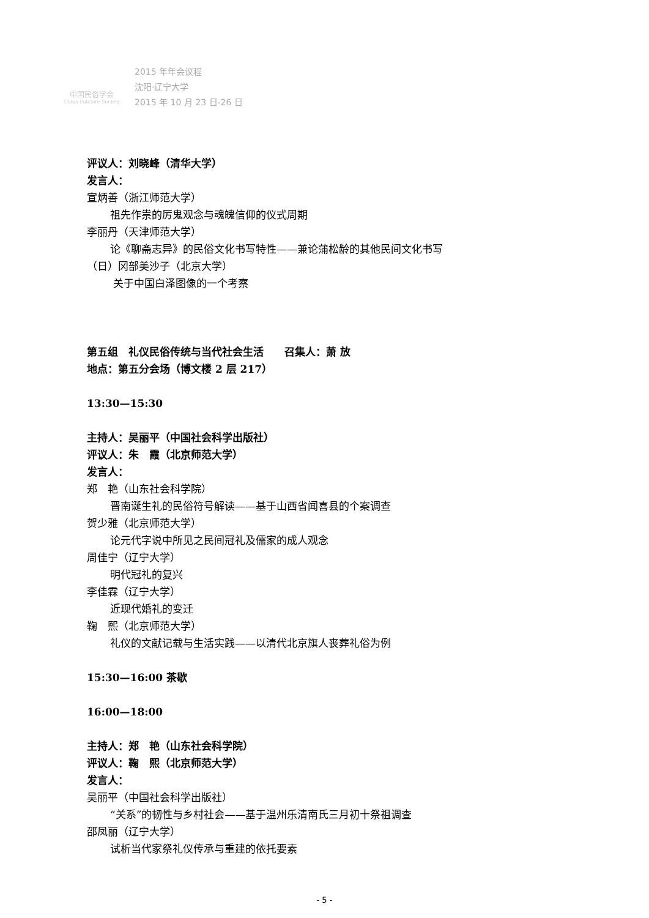中国民俗学会
China Folklore Society
2015 年年会议程
沈阳·辽宁大学
2015 年 10 月 23 日-26 日
评议人：刘晓峰（清华大学）
发言人：
宣炳善（浙江师范大学）
祖先作祟的厉鬼观念与魂魄信仰的仪式周期
李丽丹（天津师范大学）
论《聊斋志异》的民俗文化书写特性——兼论蒲松龄的其他民间文化书写
（日）冈部美沙子（北京大学）
关于中国白泽图像的一个考察
第五组　礼仪民俗传统与当代社会生活　　召集人：萧 放
地点：第五分会场（博文楼 2 层 217）
13:30—15:30
主持人：吴丽平（中国社会科学出版社）
评议人：朱　霞（北京师范大学）
发言人：
郑　艳（山东社会科学院）
晋南诞生礼的民俗符号解读——基于山西省闻喜县的个案调查
贺少雅（北京师范大学）
论元代字说中所见之民间冠礼及儒家的成人观念
周佳宁（辽宁大学）
明代冠礼的复兴
李佳霖（辽宁大学）
近现代婚礼的变迁
鞠　熙（北京师范大学）
礼仪的文献记载与生活实践——以清代北京旗人丧葬礼俗为例
15:30—16:00 茶歇
16:00—18:00
主持人：郑　艳（山东社会科学院）
评议人：鞠　熙（北京师范大学）
发言人：
吴丽平（中国社会科学出版社）
“关系”的韧性与乡村社会——基于温州乐清南氏三月初十祭祖调查
邵凤丽（辽宁大学）
试析当代家祭礼仪传承与重建的依托要素
- 5 -